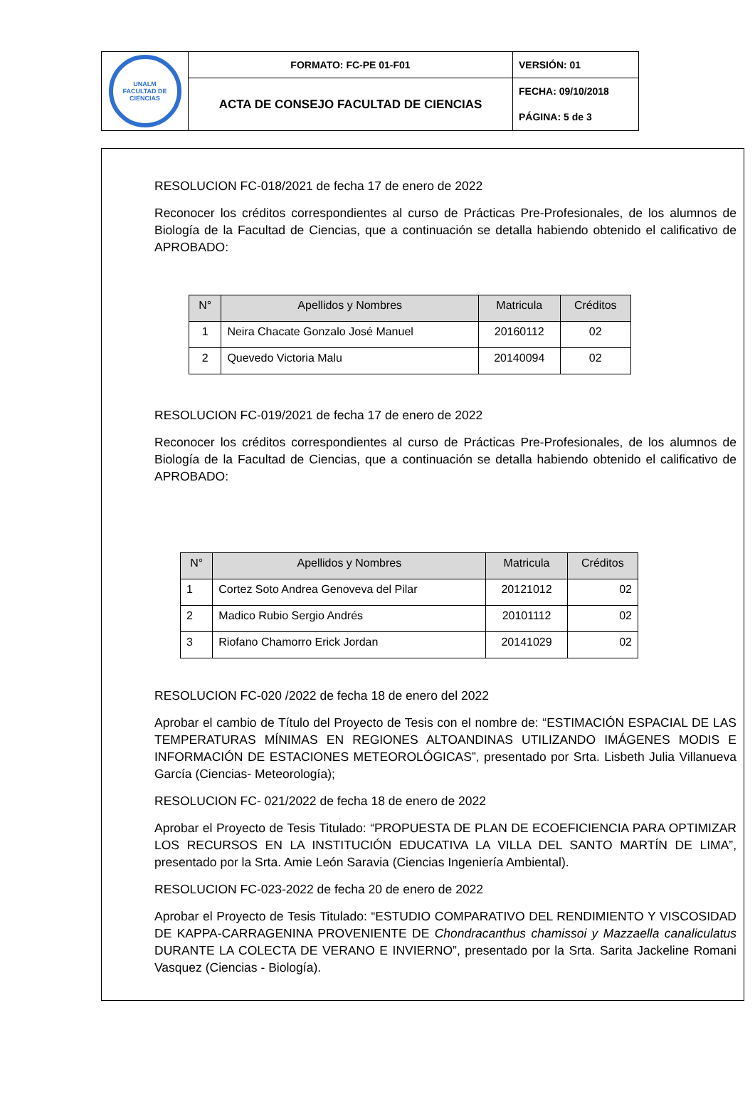| UNALM FACULTAD DE CIENCIAS | FORMATO: FC-PE 01-F01 | VERSIÓN: 01 |
| | ACTA DE CONSEJO FACULTAD DE CIENCIAS | FECHA: 09/10/2018 |
| | | PÁGINA: 5 de 3 |
RESOLUCION FC-018/2021 de fecha 17 de enero de 2022
Reconocer los créditos correspondientes al curso de Prácticas Pre-Profesionales, de los alumnos de Biología de la Facultad de Ciencias, que a continuación se detalla habiendo obtenido el calificativo de APROBADO:
| N° | Apellidos y Nombres | Matricula | Créditos |
| --- | --- | --- | --- |
| 1 | Neira Chacate Gonzalo José Manuel | 20160112 | 02 |
| 2 | Quevedo Victoria Malu | 20140094 | 02 |
RESOLUCION FC-019/2021 de fecha 17 de enero de 2022
Reconocer los créditos correspondientes al curso de Prácticas Pre-Profesionales, de los alumnos de Biología de la Facultad de Ciencias, que a continuación se detalla habiendo obtenido el calificativo de APROBADO:
| N° | Apellidos y Nombres | Matricula | Créditos |
| --- | --- | --- | --- |
| 1 | Cortez Soto Andrea Genoveva del Pilar | 20121012 | 02 |
| 2 | Madico Rubio Sergio Andrés | 20101112 | 02 |
| 3 | Riofano Chamorro Erick Jordan | 20141029 | 02 |
RESOLUCION FC-020 /2022 de fecha 18 de enero del 2022
Aprobar el cambio de Título del Proyecto de Tesis con el nombre de: “ESTIMACIÓN ESPACIAL DE LAS TEMPERATURAS MÍNIMAS EN REGIONES ALTOANDINAS UTILIZANDO IMÁGENES MODIS E INFORMACIÓN DE ESTACIONES METEOROLÓGICAS”, presentado por Srta. Lisbeth Julia Villanueva García (Ciencias- Meteorología);
RESOLUCION FC- 021/2022 de fecha 18 de enero de 2022
Aprobar el Proyecto de Tesis Titulado: “PROPUESTA DE PLAN DE ECOEFICIENCIA PARA OPTIMIZAR LOS RECURSOS EN LA INSTITUCIÓN EDUCATIVA LA VILLA DEL SANTO MARTÍN DE LIMA”, presentado por la Srta. Amie León Saravia (Ciencias Ingeniería Ambiental).
RESOLUCION FC-023-2022 de fecha 20 de enero de 2022
Aprobar el Proyecto de Tesis Titulado: “ESTUDIO COMPARATIVO DEL RENDIMIENTO Y VISCOSIDAD DE KAPPA-CARRAGENINA PROVENIENTE DE Chondracanthus chamissoi y Mazzaella canaliculatus DURANTE LA COLECTA DE VERANO E INVIERNO”, presentado por la Srta. Sarita Jackeline Romani Vasquez (Ciencias - Biología).